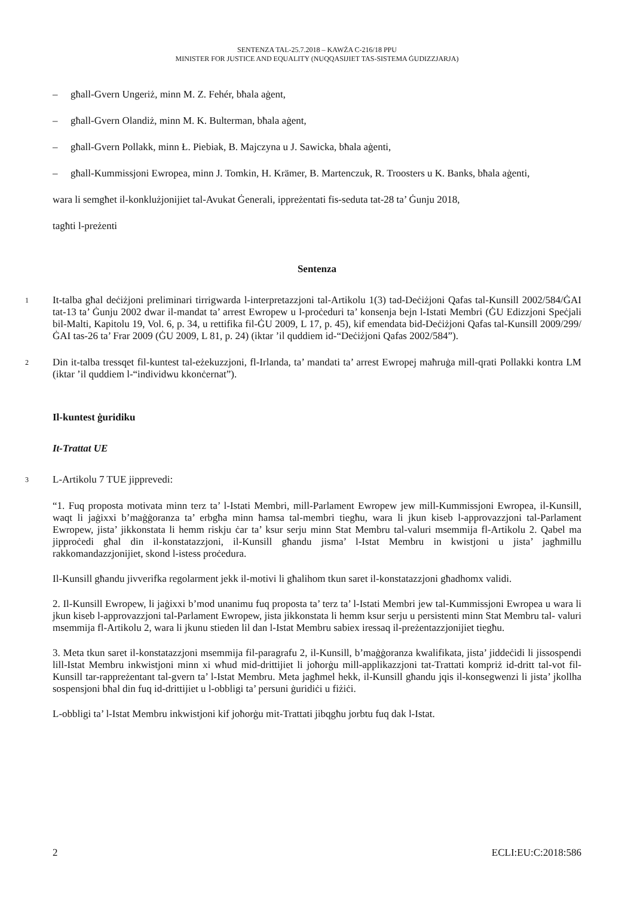SENTENZA TAL-25.7.2018 – KAWŻA C-216/18 PPU
MINISTER FOR JUSTICE AND EQUALITY (NUQQASIJIET TAS-SISTEMA ĠUDIZZJARJA)
– għall-Gvern Ungeriż, minn M. Z. Fehér, bħala aġent,
– għall-Gvern Olandiż, minn M. K. Bulterman, bħala aġent,
– għall-Gvern Pollakk, minn Ł. Piebiak, B. Majczyna u J. Sawicka, bħala aġenti,
– għall-Kummissjoni Ewropea, minn J. Tomkin, H. Krämer, B. Martenczuk, R. Troosters u K. Banks, bħala aġenti,
wara li semgħet il-konklużjonijiet tal-Avukat Ġenerali, ippreżentati fis-seduta tat-28 ta’ Ġunju 2018,
tagħti l-preżenti
Sentenza
1
It-talba għal deċiżjoni preliminari tirrigwarda l-interpretazzjoni tal-Artikolu 1(3) tad-Deċiżjoni Qafas tal-Kunsill 2002/584/ĠAI tat-13 ta’ Ġunju 2002 dwar il-mandat ta’ arrest Ewropew u l-proċeduri ta’ konsenja bejn l-Istati Membri (ĠU Edizzjoni Speċjali bil-Malti, Kapitolu 19, Vol. 6, p. 34, u rettifika fil-ĠU 2009, L 17, p. 45), kif emendata bid-Deċiżjoni Qafas tal-Kunsill 2009/299/ĠAI tas-26 ta’ Frar 2009 (ĠU 2009, L 81, p. 24) (iktar ’il quddiem id-“Deċiżjoni Qafas 2002/584”).
2
Din it-talba tressqet fil-kuntest tal-eżekuzzjoni, fl-Irlanda, ta’ mandati ta’ arrest Ewropej maħruġa mill-qrati Pollakki kontra LM (iktar ’il quddiem l-“individwu kkonċernat”).
Il-kuntest ġuridiku
It-Trattat UE
3
L-Artikolu 7 TUE jipprevedi:
“1. Fuq proposta motivata minn terz ta’ l-Istati Membri, mill-Parlament Ewropew jew mill-Kummissjoni Ewropea, il-Kunsill, waqt li jaġixxi b’maġġoranza ta’ erbgħa minn ħamsa tal-membri tiegħu, wara li jkun kiseb l-approvazzjoni tal-Parlament Ewropew, jista’ jikkonstata li hemm riskju ċar ta’ ksur serju minn Stat Membru tal-valuri msemmija fl-Artikolu 2. Qabel ma jipproċedi għal din il-konstatazzjoni, il-Kunsill għandu jisma’ l-Istat Membru in kwistjoni u jista’ jagħmillu rakkomandazzjonijiet, skond l-istess proċedura.
Il-Kunsill għandu jivverifka regolarment jekk il-motivi li għalihom tkun saret il-konstatazzjoni għadhomx validi.
2. Il-Kunsill Ewropew, li jaġixxi b’mod unanimu fuq proposta ta’ terz ta’ l-Istati Membri jew tal-Kummissjoni Ewropea u wara li jkun kiseb l-approvazzjoni tal-Parlament Ewropew, jista jikkonstata li hemm ksur serju u persistenti minn Stat Membru tal- valuri msemmija fl-Artikolu 2, wara li jkunu stieden lil dan l-Istat Membru sabiex iressaq il-preżentazzjonijiet tiegħu.
3. Meta tkun saret il-konstatazzjoni msemmija fil-paragrafu 2, il-Kunsill, b’maġġoranza kwalifikata, jista’ jiddeċidi li jissospendi lill-Istat Membru inkwistjoni minn xi wħud mid-drittijiet li joħorġu mill-applikazzjoni tat-Trattati kompriż id-dritt tal-vot fil-Kunsill tar-rappreżentant tal-gvern ta’ l-Istat Membru. Meta jagħmel hekk, il-Kunsill għandu jqis il-konsegwenzi li jista’ jkollha sospensjoni bħal din fuq id-drittijiet u l-obbligi ta’ persuni ġuridiċi u fiżiċi.
L-obbligi ta’ l-Istat Membru inkwistjoni kif joħorġu mit-Trattati jibqgħu jorbtu fuq dak l-Istat.
2 ECLI:EU:C:2018:586